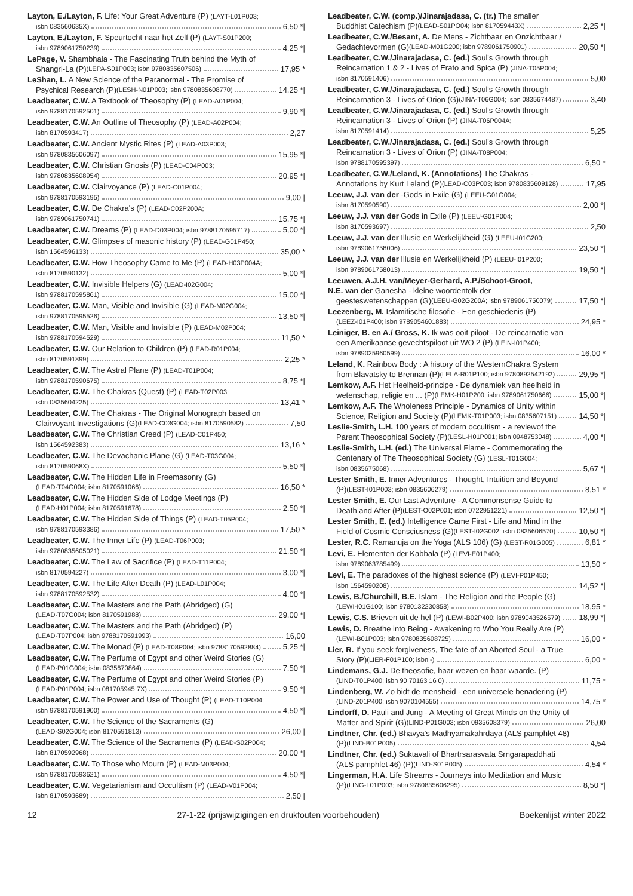Layton, E./Layton, F. Life: Your Great Adventure (P) (LAYT-L01P003;
isbn 083560635X) 6,50 *|
Layton, E./Layton, F. Speurtocht naar het Zelf (P) (LAYT-S01P200;
isbn 9789061750239) 4,25 *|
LePage, V. Shambhala - The Fascinating Truth behind the Myth of
Shangri-La (P) (LEPA-S01P003; isbn 9780835607506) 17,95 *
LeShan, L. A New Science of the Paranormal - The Promise of
Psychical Research (P) (LESH-N01P003; isbn 9780835608770) 14,25 *|
Leadbeater, C.W. A Textbook of Theosophy (P) (LEAD-A01P004;
isbn 9788170592501) 9,90 *|
Leadbeater, C.W. An Outline of Theosophy (P) (LEAD-A02P004;
isbn 8170593417) 2,27
Leadbeater, C.W. Ancient Mystic Rites (P) (LEAD-A03P003;
isbn 9780835606097) 15,95 *|
Leadbeater, C.W. Christian Gnosis (P) (LEAD-C04P003;
isbn 9780835608954) 20,95 *|
Leadbeater, C.W. Clairvoyance (P) (LEAD-C01P004;
isbn 9788170593195) 9,00 |
Leadbeater, C.W. De Chakra's (P) (LEAD-C02P200A;
isbn 9789061750741) 15,75 *|
Leadbeater, C.W. Dreams (P) (LEAD-D03P004; isbn 9788170595717) 5,00 *|
Leadbeater, C.W. Glimpses of masonic history (P) (LEAD-G01P450;
isbn 1564596133) 35,00 *
Leadbeater, C.W. How Theosophy Came to Me (P) (LEAD-H03P004A;
isbn 8170590132) 5,00 *|
Leadbeater, C.W. Invisible Helpers (G) (LEAD-I02G004;
isbn 9788170595861) 15,00 *|
Leadbeater, C.W. Man, Visible and Invisible (G) (LEAD-M02G004;
isbn 9788170595526) 13,50 *|
Leadbeater, C.W. Man, Visible and Invisible (P) (LEAD-M02P004;
isbn 9788170594529) 11,50 *
Leadbeater, C.W. Our Relation to Children (P) (LEAD-R01P004;
isbn 8170591899) 2,25 *
Leadbeater, C.W. The Astral Plane (P) (LEAD-T01P004;
isbn 9788170590675) 8,75 *|
Leadbeater, C.W. The Chakras (Quest) (P) (LEAD-T02P003;
isbn 0835604225) 13,41 *
Leadbeater, C.W. The Chakras - The Original Monograph based on
Clairvoyant Investigations (G) (LEAD-C03G004; isbn 8170590582) 7,50
Leadbeater, C.W. The Christian Creed (P) (LEAD-C01P450;
isbn 1564592383) 13,16 *
Leadbeater, C.W. The Devachanic Plane (G) (LEAD-T03G004;
isbn 817059068X) 5,50 *|
Leadbeater, C.W. The Hidden Life in Freemasonry (G)
(LEAD-T04G004; isbn 8170591066) 16,50 *
Leadbeater, C.W. The Hidden Side of Lodge Meetings (P)
(LEAD-H01P004; isbn 8170591678) 2,50 *|
Leadbeater, C.W. The Hidden Side of Things (P) (LEAD-T05P004;
isbn 9788170593386) 17,50 *
Leadbeater, C.W. The Inner Life (P) (LEAD-T06P003;
isbn 9780835605021) 21,50 *|
Leadbeater, C.W. The Law of Sacrifice (P) (LEAD-T11P004;
isbn 8170594227) 3,00 *|
Leadbeater, C.W. The Life After Death (P) (LEAD-L01P004;
isbn 9788170592532) 4,00 *|
Leadbeater, C.W. The Masters and the Path (Abridged) (G)
(LEAD-T07G004; isbn 8170591988) 29,00 *|
Leadbeater, C.W. The Masters and the Path (Abridged) (P)
(LEAD-T07P004; isbn 9788170591993) 16,00
Leadbeater, C.W. The Monad (P) (LEAD-T08P004; isbn 9788170592884) 5,25 *|
Leadbeater, C.W. The Perfume of Egypt and other Weird Stories (G)
(LEAD-P01G004; isbn 0835670864) 7,50 *|
Leadbeater, C.W. The Perfume of Egypt and other Weird Stories (P)
(LEAD-P01P004; isbn 081705945 7X) 9,50 *|
Leadbeater, C.W. The Power and Use of Thought (P) (LEAD-T10P004;
isbn 9788170591900) 4,50 *|
Leadbeater, C.W. The Science of the Sacraments (G)
(LEAD-S02G004; isbn 8170591813) 26,00 |
Leadbeater, C.W. The Science of the Sacraments (P) (LEAD-S02P004;
isbn 8170592968) 20,00 *|
Leadbeater, C.W. To Those who Mourn (P) (LEAD-M03P004;
isbn 9788170593621) 4,50 *|
Leadbeater, C.W. Vegetarianism and Occultism (P) (LEAD-V01P004;
isbn 8170593689) 2,50 |
Leadbeater, C.W. (comp.)/Jinarajadasa, C. (tr.) The smaller
Buddhist Catechism (P) (LEAD-S01PO04; isbn 817059443X) 2,25 *|
Leadbeater, C.W./Besant, A. De Mens - Zichtbaar en Onzichtbaar /
Gedachtevormen (G) (LEAD-M01G200; isbn 9789061750901) 20,50 *|
Leadbeater, C.W./Jinarajadasa, C. (ed.) Soul's Growth through
Reincarnation 1 & 2 - Lives of Erato and Spica (P) (JINA-T05P004;
isbn 8170591406) 5,00
Leadbeater, C.W./Jinarajadasa, C. (ed.) Soul's Growth through
Reincarnation 3 - Lives of Orion (G) (JINA-T06G004; isbn 0835674487) 3,40
Leadbeater, C.W./Jinarajadasa, C. (ed.) Soul's Growth through
Reincarnation 3 - Lives of Orion (P) (JINA-T06P004A;
isbn 8170591414) 5,25
Leadbeater, C.W./Jinarajadasa, C. (ed.) Soul's Growth through
Reincarnation 3 - Lives of Orion (P) (JINA-T08P004;
isbn 9788170595397) 6,50 *
Leadbeater, C.W./Leland, K. (Annotations) The Chakras -
Annotations by Kurt Leland (P) (LEAD-C03P003; isbn 9780835609128) 17,95
Leeuw, J.J. van der -Gods in Exile (G) (LEEU-G01G004;
isbn 8170590590) 2,00 *|
Leeuw, J.J. van der Gods in Exile (P) (LEEU-G01P004;
isbn 8170593697) 2,50
Leeuw, J.J. van der Illusie en Werkelijkheid (G) (LEEU-I01G200;
isbn 9789061758006) 23,50 *|
Leeuw, J.J. van der Illusie en Werkelijkheid (P) (LEEU-I01P200;
isbn 9789061758013) 19,50 *|
Leeuwen, A.J.H. van/Meyer-Gerhard, A.P./Schoot-Groot,
N.E. van der Ganesha - kleine woordentolk der
geesteswetenschappen (G) (LEEU-G02G200A; isbn 9789061750079) 17,50 *|
Leezenberg, M. Islamitische filosofie - Een geschiedenis (P)
(LEEZ-I01P400; isbn 9789054601883) 24,95 *
Leiniger, B. en A./ Gross, K. Ik was ooit piloot - De reincarnatie van
een Amerikaanse gevechtspiloot uit WO 2 (P) (LEIN-I01P400;
isbn 9789025960599) 16,00 *
Leland, K. Rainbow Body : A history of the WesternChakra System
from Blavatsky to Brennan (P) (LELA-R01P100; isbn 9780892542192) 29,95 *|
Lemkow, A.F. Het Heelheid-principe - De dynamiek van heelheid in
wetenschap, religie en ... (P) (LEMK-H01P200; isbn 9789061750666) 15,00 *|
Lemkow, A.F. The Wholeness Principle - Dynamics of Unity within
Science, Religion and Society (P) (LEMK-T01P003; isbn 0835607151) 14,50 *|
Leslie-Smith, L.H. 100 years of modern occultism - a reviewof the
Parent Theosophical Society (P) (LESL-H01P001; isbn 0948753048) 4,00 *|
Leslie-Smith, L.H. (ed.) The Universal Flame - Commemorating the
Centenary of The Theosophical Society (G) (LESL-T01G004;
isbn 0835675068) 5,67 *|
Lester Smith, E. Inner Adventures - Thought, Intuition and Beyond
(P) (LEST-I01P003; isbn 0835606279) 8,51 *
Lester Smith, E. Our Last Adventure - A Commonsense Guide to
Death and After (P) (LEST-O02P001; isbn 0722951221) 12,50 *|
Lester Smith, E. (ed.) Intelligence Came First - Life and Mind in the
Field of Cosmic Consciusness (G) (LEST-I02G002; isbn 0835606570) 10,50 *|
Lester, R.C. Ramanuja on the Yoga (ALS 106) (G) (LEST-R01G005) 6,81 *
Levi, E. Elementen der Kabbala (P) (LEVI-E01P400;
isbn 9789063785499) 13,50 *
Levi, E. The paradoxes of the highest science (P) (LEVI-P01P450;
isbn 1564590208) 14,52 *|
Lewis, B./Churchill, B.E. Islam - The Religion and the People (G)
(LEWI-I01G100; isbn 9780132230858) 18,95 *
Lewis, C.S. Brieven uit de hel (P) (LEWI-B02P400; isbn 9789043526579) 18,99 *|
Lewis, D. Breathe into Being - Awakening to Who You Really Are (P)
(LEWI-B01P003; isbn 9780835608725) 16,00 *
Lier, R. If you seek forgiveness, The fate of an Aborted Soul - a True
Story (P) (LIER-F01P100; isbn -) 6,00 *
Lindemans, G.J. De theosofie, haar wezen en haar waarde. (P)
(LIND-T01P400; isbn 90 70163 16 0) 11,75 *
Lindenberg, W. Zo bidt de mensheid - een universele benadering (P)
(LIND-Z01P400; isbn 9070104555) 14,75 *
Lindorff, D. Pauli and Jung - A Meeting of Great Minds on the Unity of
Matter and Spirit (G) (LIND-P01G003; isbn 0935608379) 26,00
Lindtner, Chr. (ed.) Bhavya's Madhyamakahrdaya (ALS pamphlet 48)
(P) (LIND-B01P005) 4,54
Lindtner, Chr. (ed.) Suktavali of Bhartrsarasvata Srngarapaddhati
(ALS pamphlet 46) (P) (LIND-S01P005) 4,54 *
Lingerman, H.A. Life Streams - Journeys into Meditation and Music
(P) (LING-L01P003; isbn 9780835606295) 8,50 *|
12 27-1-22 (prijswijzigingen en drukfouten voorbehouden) Boekenlijst winter 2022